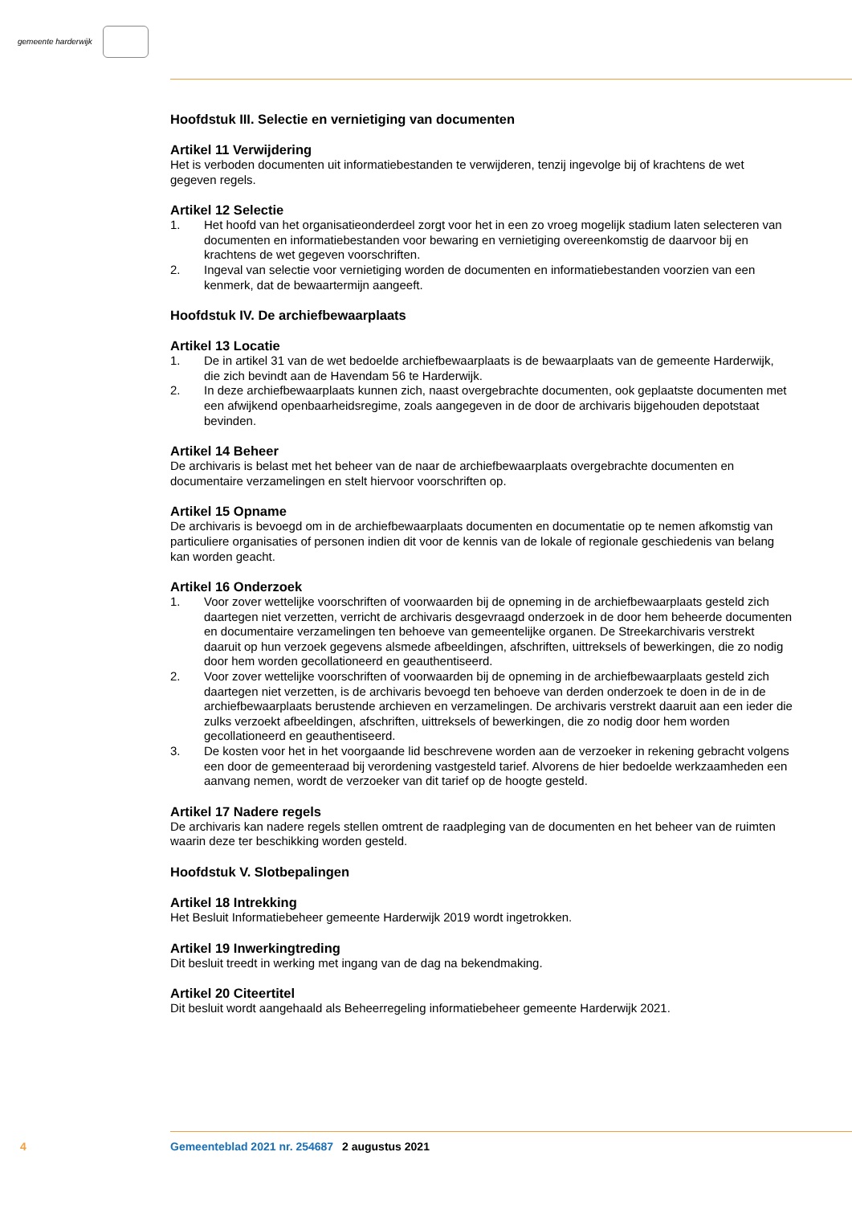gemeente harderwijk
Hoofdstuk III. Selectie en vernietiging van documenten
Artikel 11 Verwijdering
Het is verboden documenten uit informatiebestanden te verwijderen, tenzij ingevolge bij of krachtens de wet gegeven regels.
Artikel 12 Selectie
1. Het hoofd van het organisatieonderdeel zorgt voor het in een zo vroeg mogelijk stadium laten selecteren van documenten en informatiebestanden voor bewaring en vernietiging overeenkomstig de daarvoor bij en krachtens de wet gegeven voorschriften.
2. Ingeval van selectie voor vernietiging worden de documenten en informatiebestanden voorzien van een kenmerk, dat de bewaartermijn aangeeft.
Hoofdstuk IV. De archiefbewaarplaats
Artikel 13 Locatie
1. De in artikel 31 van de wet bedoelde archiefbewaarplaats is de bewaarplaats van de gemeente Harderwijk, die zich bevindt aan de Havendam 56 te Harderwijk.
2. In deze archiefbewaarplaats kunnen zich, naast overgebrachte documenten, ook geplaatste documenten met een afwijkend openbaarheidsregime, zoals aangegeven in de door de archivaris bijgehouden depotstaat bevinden.
Artikel 14 Beheer
De archivaris is belast met het beheer van de naar de archiefbewaarplaats overgebrachte documenten en documentaire verzamelingen en stelt hiervoor voorschriften op.
Artikel 15 Opname
De archivaris is bevoegd om in de archiefbewaarplaats documenten en documentatie op te nemen afkomstig van particuliere organisaties of personen indien dit voor de kennis van de lokale of regionale geschiedenis van belang kan worden geacht.
Artikel 16 Onderzoek
1. Voor zover wettelijke voorschriften of voorwaarden bij de opneming in de archiefbewaarplaats gesteld zich daartegen niet verzetten, verricht de archivaris desgevraagd onderzoek in de door hem beheerde documenten en documentaire verzamelingen ten behoeve van gemeentelijke organen. De Streekarchivaris verstrekt daaruit op hun verzoek gegevens alsmede afbeeldingen, afschriften, uittreksels of bewerkingen, die zo nodig door hem worden gecollationeerd en geauthentiseerd.
2. Voor zover wettelijke voorschriften of voorwaarden bij de opneming in de archiefbewaarplaats gesteld zich daartegen niet verzetten, is de archivaris bevoegd ten behoeve van derden onderzoek te doen in de in de archiefbewaarplaats berustende archieven en verzamelingen. De archivaris verstrekt daaruit aan een ieder die zulks verzoekt afbeeldingen, afschriften, uittreksels of bewerkingen, die zo nodig door hem worden gecollationeerd en geauthentiseerd.
3. De kosten voor het in het voorgaande lid beschrevene worden aan de verzoeker in rekening gebracht volgens een door de gemeenteraad bij verordening vastgesteld tarief. Alvorens de hier bedoelde werkzaamheden een aanvang nemen, wordt de verzoeker van dit tarief op de hoogte gesteld.
Artikel 17 Nadere regels
De archivaris kan nadere regels stellen omtrent de raadpleging van de documenten en het beheer van de ruimten waarin deze ter beschikking worden gesteld.
Hoofdstuk V. Slotbepalingen
Artikel 18 Intrekking
Het Besluit Informatiebeheer gemeente Harderwijk 2019 wordt ingetrokken.
Artikel 19 Inwerkingtreding
Dit besluit treedt in werking met ingang van de dag na bekendmaking.
Artikel 20 Citeertitel
Dit besluit wordt aangehaald als Beheerregeling informatiebeheer gemeente Harderwijk 2021.
4 Gemeenteblad 2021 nr. 254687 2 augustus 2021